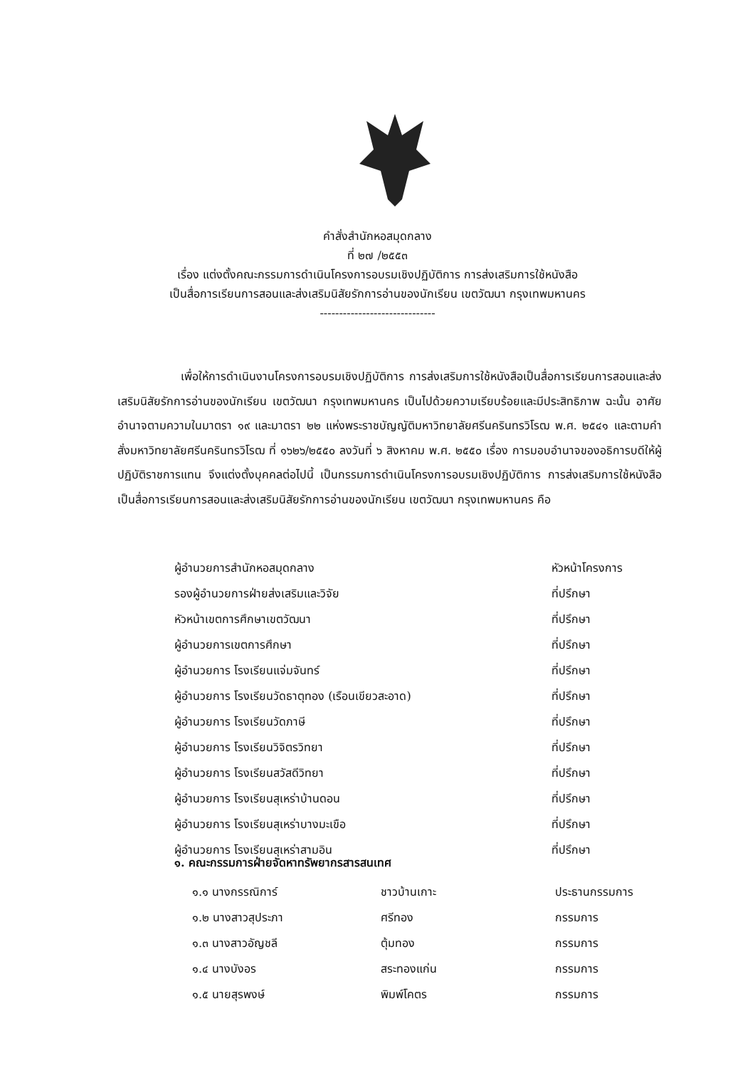คำสั่งสำนักหอสมุดกลาง
ที่ ๒๗ /๒๕๕๓
เรื่อง แต่งตั้งคณะกรรมการดำเนินโครงการอบรมเชิงปฏิบัติการ การส่งเสริมการใช้หนังสือ
เป็นสื่อการเรียนการสอนและส่งเสริมนิสัยรักการอ่านของนักเรียน เขตวัฒนา กรุงเทพมหานคร
------------------------------
เพื่อให้การดำเนินงานโครงการอบรมเชิงปฏิบัติการ การส่งเสริมการใช้หนังสือเป็นสื่อการเรียนการสอนและส่งเสริมนิสัยรักการอ่านของนักเรียน เขตวัฒนา กรุงเทพมหานคร เป็นไปด้วยความเรียบร้อยและมีประสิทธิภาพ ฉะนั้น อาศัยอำนาจตามความในมาตรา ๑๙ และมาตรา ๒๒ แห่งพระราชบัญญัติมหาวิทยาลัยศรีนครินทรวิโรฒ พ.ศ. ๒๕๔๑ และตามคำสั่งมหาวิทยาลัยศรีนครินทรวิโรฒ ที่ ๑๖๒๖/๒๕๕๐ ลงวันที่ ๖ สิงหาคม พ.ศ. ๒๕๕๐ เรื่อง การมอบอำนาจของอธิการบดีให้ผู้ปฏิบัติราชการแทน จึงแต่งตั้งบุคคลต่อไปนี้ เป็นกรรมการดำเนินโครงการอบรมเชิงปฏิบัติการ การส่งเสริมการใช้หนังสือเป็นสื่อการเรียนการสอนและส่งเสริมนิสัยรักการอ่านของนักเรียน เขตวัฒนา กรุงเทพมหานคร คือ
ผู้อำนวยการสำนักหอสมุดกลาง หัวหน้าโครงการ
รองผู้อำนวยการฝ่ายส่งเสริมและวิจัย ที่ปรึกษา
หัวหน้าเขตการศึกษาเขตวัฒนา ที่ปรึกษา
ผู้อำนวยการเขตการศึกษา ที่ปรึกษา
ผู้อำนวยการ โรงเรียนแจ่มจันทร์ ที่ปรึกษา
ผู้อำนวยการ โรงเรียนวัดธาตุทอง (เรือนเขียวสะอาด) ที่ปรึกษา
ผู้อำนวยการ โรงเรียนวัดภาษี ที่ปรึกษา
ผู้อำนวยการ โรงเรียนวิจิตรวิทยา ที่ปรึกษา
ผู้อำนวยการ โรงเรียนสวัสดีวิทยา ที่ปรึกษา
ผู้อำนวยการ โรงเรียนสุเหร่าบ้านดอน ที่ปรึกษา
ผู้อำนวยการ โรงเรียนสุเหร่าบางมะเขือ ที่ปรึกษา
ผู้อำนวยการ โรงเรียนสุเหร่าสามอิน ที่ปรึกษา
๑. คณะกรรมการฝ่ายจัดหาทรัพยากรสารสนเทศ
๑.๑ นางกรรณิการ์ ชาวบ้านเกาะ ประธานกรรมการ
๑.๒ นางสาวสุประภา ศรีทอง กรรมการ
๑.๓ นางสาวอัญชลี ตุ้มทอง กรรมการ
๑.๔ นางบังอร สระทองแก่น กรรมการ
๑.๕ นายสุรพงษ์ พิมพ์โคตร กรรมการ